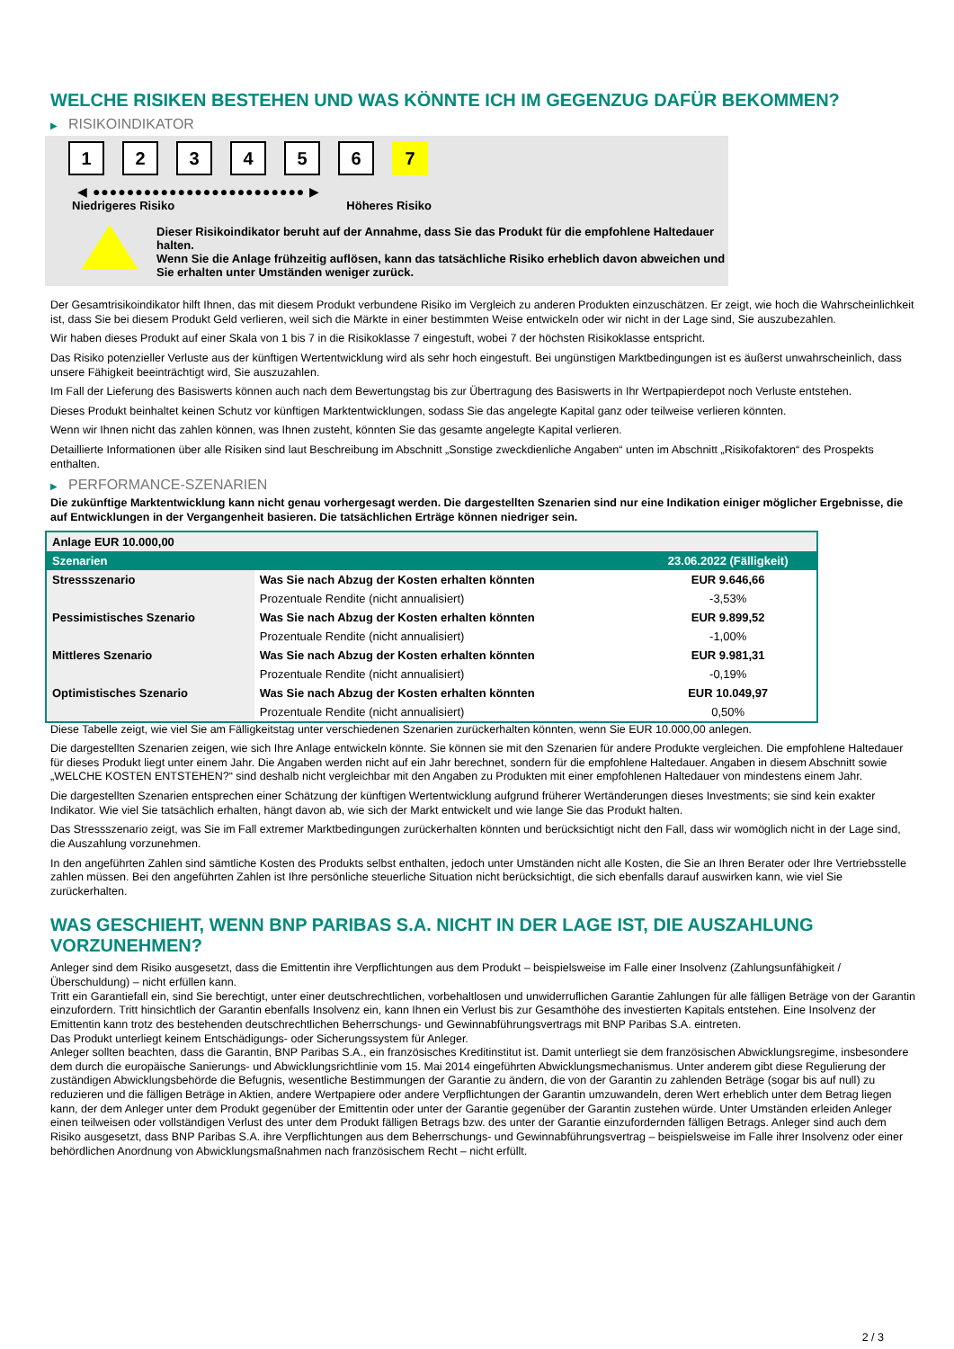WELCHE RISIKEN BESTEHEN UND WAS KÖNNTE ICH IM GEGENZUG DAFÜR BEKOMMEN?
▶ RISIKOINDIKATOR
1 2 3 4 5 6 7
◀ ●●●●●●●●●●●●●●●●●●●●●●●●● ▶
Niedrigeres Risiko Höheres Risiko
Dieser Risikoindikator beruht auf der Annahme, dass Sie das Produkt für die empfohlene Haltedauer halten.
Wenn Sie die Anlage frühzeitig auflösen, kann das tatsächliche Risiko erheblich davon abweichen und Sie erhalten unter Umständen weniger zurück.
Der Gesamtrisikoindikator hilft Ihnen, das mit diesem Produkt verbundene Risiko im Vergleich zu anderen Produkten einzuschätzen. Er zeigt, wie hoch die Wahrscheinlichkeit ist, dass Sie bei diesem Produkt Geld verlieren, weil sich die Märkte in einer bestimmten Weise entwickeln oder wir nicht in der Lage sind, Sie auszubezahlen.
Wir haben dieses Produkt auf einer Skala von 1 bis 7 in die Risikoklasse 7 eingestuft, wobei 7 der höchsten Risikoklasse entspricht.
Das Risiko potenzieller Verluste aus der künftigen Wertentwicklung wird als sehr hoch eingestuft. Bei ungünstigen Marktbedingungen ist es äußerst unwahrscheinlich, dass unsere Fähigkeit beeinträchtigt wird, Sie auszuzahlen.
Im Fall der Lieferung des Basiswerts können auch nach dem Bewertungstag bis zur Übertragung des Basiswerts in Ihr Wertpapierdepot noch Verluste entstehen.
Dieses Produkt beinhaltet keinen Schutz vor künftigen Marktentwicklungen, sodass Sie das angelegte Kapital ganz oder teilweise verlieren könnten.
Wenn wir Ihnen nicht das zahlen können, was Ihnen zusteht, könnten Sie das gesamte angelegte Kapital verlieren.
Detaillierte Informationen über alle Risiken sind laut Beschreibung im Abschnitt „Sonstige zweckdienliche Angaben“ unten im Abschnitt „Risikofaktoren“ des Prospekts enthalten.
▶ PERFORMANCE-SZENARIEN
Die zukünftige Marktentwicklung kann nicht genau vorhergesagt werden. Die dargestellten Szenarien sind nur eine Indikation einiger möglicher Ergebnisse, die auf Entwicklungen in der Vergangenheit basieren. Die tatsächlichen Erträge können niedriger sein.
| Anlage EUR 10.000,00 | | |
| --- | --- | --- |
| Szenarien | | 23.06.2022 (Fälligkeit) |
| Stressszenario | Was Sie nach Abzug der Kosten erhalten könnten | EUR 9.646,66 |
| | Prozentuale Rendite (nicht annualisiert) | -3,53% |
| Pessimistisches Szenario | Was Sie nach Abzug der Kosten erhalten könnten | EUR 9.899,52 |
| | Prozentuale Rendite (nicht annualisiert) | -1,00% |
| Mittleres Szenario | Was Sie nach Abzug der Kosten erhalten könnten | EUR 9.981,31 |
| | Prozentuale Rendite (nicht annualisiert) | -0,19% |
| Optimistisches Szenario | Was Sie nach Abzug der Kosten erhalten könnten | EUR 10.049,97 |
| | Prozentuale Rendite (nicht annualisiert) | 0,50% |
Diese Tabelle zeigt, wie viel Sie am Fälligkeitstag unter verschiedenen Szenarien zurückerhalten könnten, wenn Sie EUR 10.000,00 anlegen.
Die dargestellten Szenarien zeigen, wie sich Ihre Anlage entwickeln könnte. Sie können sie mit den Szenarien für andere Produkte vergleichen. Die empfohlene Haltedauer für dieses Produkt liegt unter einem Jahr. Die Angaben werden nicht auf ein Jahr berechnet, sondern für die empfohlene Haltedauer. Angaben in diesem Abschnitt sowie „WELCHE KOSTEN ENTSTEHEN?“ sind deshalb nicht vergleichbar mit den Angaben zu Produkten mit einer empfohlenen Haltedauer von mindestens einem Jahr.
Die dargestellten Szenarien entsprechen einer Schätzung der künftigen Wertentwicklung aufgrund früherer Wertänderungen dieses Investments; sie sind kein exakter Indikator. Wie viel Sie tatsächlich erhalten, hängt davon ab, wie sich der Markt entwickelt und wie lange Sie das Produkt halten.
Das Stressszenario zeigt, was Sie im Fall extremer Marktbedingungen zurückerhalten könnten und berücksichtigt nicht den Fall, dass wir womöglich nicht in der Lage sind, die Auszahlung vorzunehmen.
In den angeführten Zahlen sind sämtliche Kosten des Produkts selbst enthalten, jedoch unter Umständen nicht alle Kosten, die Sie an Ihren Berater oder Ihre Vertriebsstelle zahlen müssen. Bei den angeführten Zahlen ist Ihre persönliche steuerliche Situation nicht berücksichtigt, die sich ebenfalls darauf auswirken kann, wie viel Sie zurückerhalten.
WAS GESCHIEHT, WENN BNP PARIBAS S.A. NICHT IN DER LAGE IST, DIE AUSZAHLUNG VORZUNEHMEN?
Anleger sind dem Risiko ausgesetzt, dass die Emittentin ihre Verpflichtungen aus dem Produkt – beispielsweise im Falle einer Insolvenz (Zahlungsunfähigkeit / Überschuldung) – nicht erfüllen kann.
Tritt ein Garantiefall ein, sind Sie berechtigt, unter einer deutschrechtlichen, vorbehaltlosen und unwiderruflichen Garantie Zahlungen für alle fälligen Beträge von der Garantin einzufordern. Tritt hinsichtlich der Garantin ebenfalls Insolvenz ein, kann Ihnen ein Verlust bis zur Gesamthöhe des investierten Kapitals entstehen. Eine Insolvenz der Emittentin kann trotz des bestehenden deutschrechtlichen Beherrschungs- und Gewinnabführungsvertrags mit BNP Paribas S.A. eintreten.
Das Produkt unterliegt keinem Entschädigungs- oder Sicherungssystem für Anleger.
Anleger sollten beachten, dass die Garantin, BNP Paribas S.A., ein französisches Kreditinstitut ist. Damit unterliegt sie dem französischen Abwicklungsregime, insbesondere dem durch die europäische Sanierungs- und Abwicklungsrichtlinie vom 15. Mai 2014 eingeführten Abwicklungsmechanismus. Unter anderem gibt diese Regulierung der zuständigen Abwicklungsbehörde die Befugnis, wesentliche Bestimmungen der Garantie zu ändern, die von der Garantin zu zahlenden Beträge (sogar bis auf null) zu reduzieren und die fälligen Beträge in Aktien, andere Wertpapiere oder andere Verpflichtungen der Garantin umzuwandeln, deren Wert erheblich unter dem Betrag liegen kann, der dem Anleger unter dem Produkt gegenüber der Emittentin oder unter der Garantie gegenüber der Garantin zustehen würde. Unter Umständen erleiden Anleger einen teilweisen oder vollständigen Verlust des unter dem Produkt fälligen Betrags bzw. des unter der Garantie einzufordernden fälligen Betrags. Anleger sind auch dem Risiko ausgesetzt, dass BNP Paribas S.A. ihre Verpflichtungen aus dem Beherrschungs- und Gewinnabführungsvertrag – beispielsweise im Falle ihrer Insolvenz oder einer behördlichen Anordnung von Abwicklungsmaßnahmen nach französischem Recht – nicht erfüllt.
2 / 3